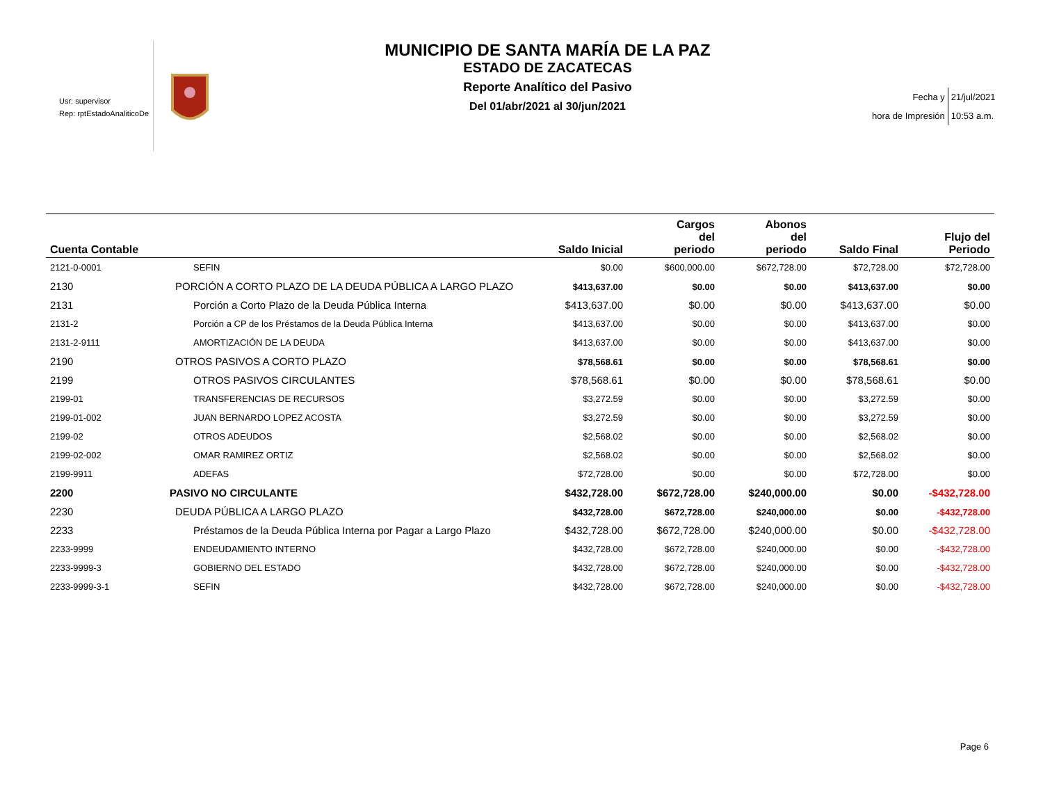Usr: supervisor
Rep: rptEstadoAnaliticoDe
MUNICIPIO DE SANTA MARÍA DE LA PAZ
ESTADO DE ZACATECAS
Reporte Analítico del Pasivo
Del 01/abr/2021 al 30/jun/2021
| Fecha y | 21/jul/2021 |
| hora de Impresión | 10:53 a.m. |
| Cuenta Contable | | Saldo Inicial | Cargos del periodo | Abonos del periodo | Saldo Final | Flujo del Periodo |
| --- | --- | --- | --- | --- | --- | --- |
| 2121-0-0001 | SEFIN | $0.00 | $600,000.00 | $672,728.00 | $72,728.00 | $72,728.00 |
| 2130 | PORCIÓN A CORTO PLAZO DE LA DEUDA PÚBLICA A LARGO PLAZO | $413,637.00 | $0.00 | $0.00 | $413,637.00 | $0.00 |
| 2131 | Porción a Corto Plazo de la Deuda Pública Interna | $413,637.00 | $0.00 | $0.00 | $413,637.00 | $0.00 |
| 2131-2 | Porción a CP de los Préstamos de la Deuda Pública Interna | $413,637.00 | $0.00 | $0.00 | $413,637.00 | $0.00 |
| 2131-2-9111 | AMORTIZACIÓN DE LA DEUDA | $413,637.00 | $0.00 | $0.00 | $413,637.00 | $0.00 |
| 2190 | OTROS PASIVOS A CORTO PLAZO | $78,568.61 | $0.00 | $0.00 | $78,568.61 | $0.00 |
| 2199 | OTROS PASIVOS CIRCULANTES | $78,568.61 | $0.00 | $0.00 | $78,568.61 | $0.00 |
| 2199-01 | TRANSFERENCIAS DE RECURSOS | $3,272.59 | $0.00 | $0.00 | $3,272.59 | $0.00 |
| 2199-01-002 | JUAN BERNARDO LOPEZ ACOSTA | $3,272.59 | $0.00 | $0.00 | $3,272.59 | $0.00 |
| 2199-02 | OTROS ADEUDOS | $2,568.02 | $0.00 | $0.00 | $2,568.02 | $0.00 |
| 2199-02-002 | OMAR RAMIREZ ORTIZ | $2,568.02 | $0.00 | $0.00 | $2,568.02 | $0.00 |
| 2199-9911 | ADEFAS | $72,728.00 | $0.00 | $0.00 | $72,728.00 | $0.00 |
| 2200 | PASIVO NO CIRCULANTE | $432,728.00 | $672,728.00 | $240,000.00 | $0.00 | -$432,728.00 |
| 2230 | DEUDA PÚBLICA A LARGO PLAZO | $432,728.00 | $672,728.00 | $240,000.00 | $0.00 | -$432,728.00 |
| 2233 | Préstamos de la Deuda Pública Interna por Pagar a Largo Plazo | $432,728.00 | $672,728.00 | $240,000.00 | $0.00 | -$432,728.00 |
| 2233-9999 | ENDEUDAMIENTO INTERNO | $432,728.00 | $672,728.00 | $240,000.00 | $0.00 | -$432,728.00 |
| 2233-9999-3 | GOBIERNO DEL ESTADO | $432,728.00 | $672,728.00 | $240,000.00 | $0.00 | -$432,728.00 |
| 2233-9999-3-1 | SEFIN | $432,728.00 | $672,728.00 | $240,000.00 | $0.00 | -$432,728.00 |
Page 6